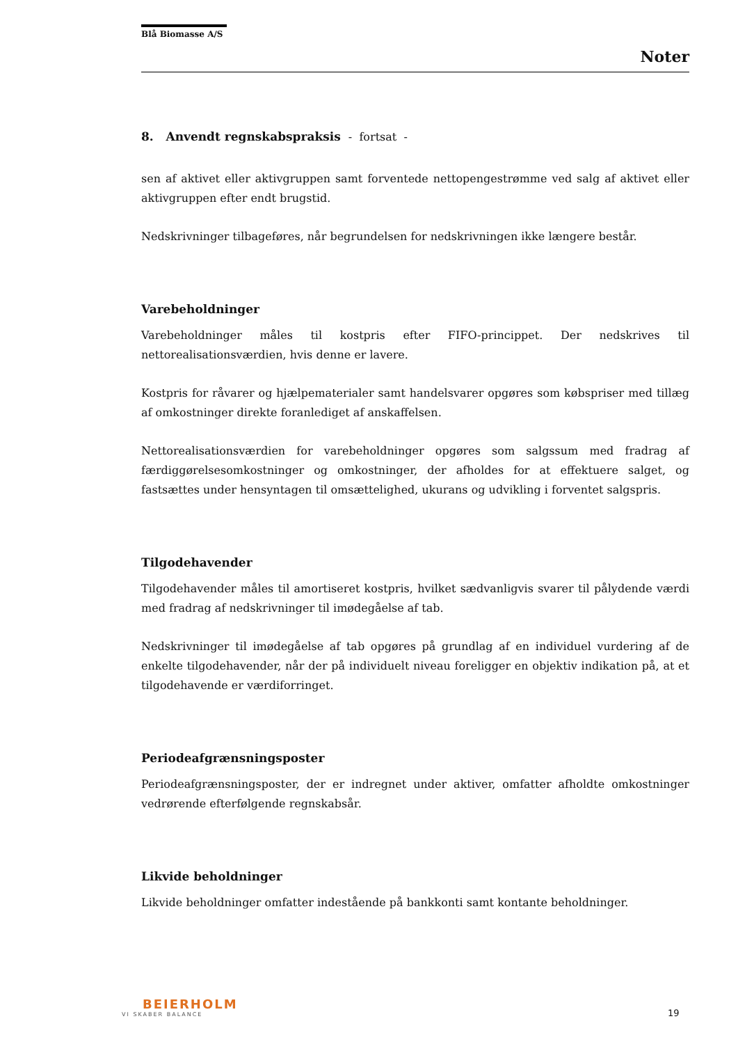Blå Biomasse A/S
Noter
8. Anvendt regnskabspraksis - fortsat -
sen af aktivet eller aktivgruppen samt forventede nettopengestrømme ved salg af aktivet eller aktivgruppen efter endt brugstid.
Nedskrivninger tilbageføres, når begrundelsen for nedskrivningen ikke længere består.
Varebeholdninger
Varebeholdninger måles til kostpris efter FIFO-princippet. Der nedskrives til nettorealisationsværdien, hvis denne er lavere.
Kostpris for råvarer og hjælpematerialer samt handelsvarer opgøres som købspriser med tillæg af omkostninger direkte foranlediget af anskaffelsen.
Nettorealisationsværdien for varebeholdninger opgøres som salgssum med fradrag af færdiggørelsesomkostninger og omkostninger, der afholdes for at effektuere salget, og fastsættes under hensyntagen til omsættelighed, ukurans og udvikling i forventet salgspris.
Tilgodehavender
Tilgodehavender måles til amortiseret kostpris, hvilket sædvanligvis svarer til pålydende værdi med fradrag af nedskrivninger til imødegåelse af tab.
Nedskrivninger til imødegåelse af tab opgøres på grundlag af en individuel vurdering af de enkelte tilgodehavender, når der på individuelt niveau foreligger en objektiv indikation på, at et tilgodehavende er værdiforringet.
Periodeafgrænsningsposter
Periodeafgrænsningsposter, der er indregnet under aktiver, omfatter afholdte omkostninger vedrørende efterfølgende regnskabsår.
Likvide beholdninger
Likvide beholdninger omfatter indestående på bankkonti samt kontante beholdninger.
BEIERHOLM
VI SKABER BALANCE
19